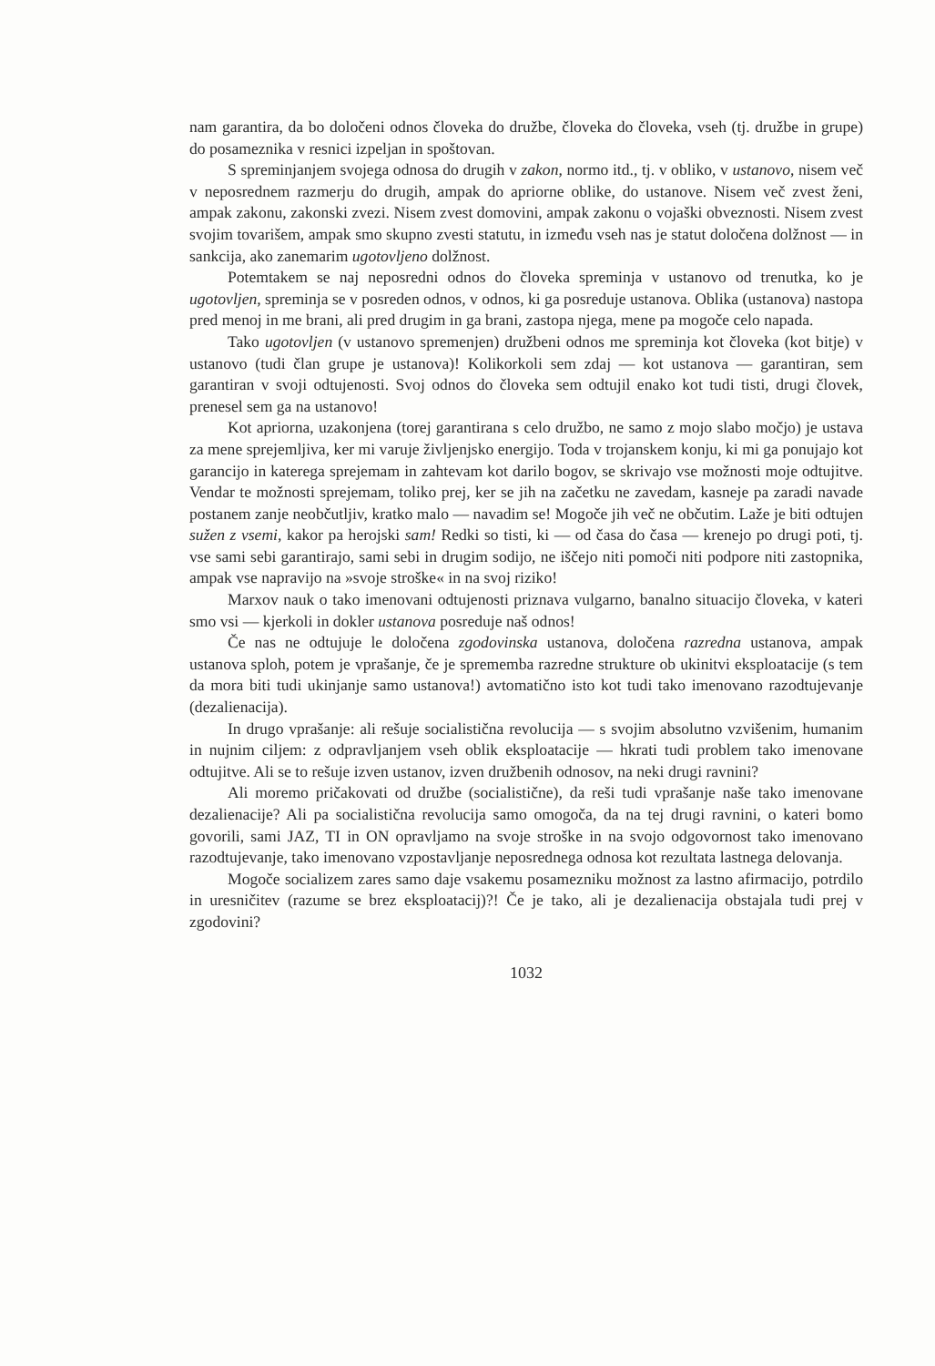nam garantira, da bo določeni odnos človeka do družbe, človeka do človeka, vseh (tj. družbe in grupe) do posameznika v resnici izpeljan in spoštovan.
S spreminjanjem svojega odnosa do drugih v zakon, normo itd., tj. v obliko, v ustanovo, nisem več v neposrednem razmerju do drugih, ampak do apriorne oblike, do ustanove. Nisem več zvest ženi, ampak zakonu, zakonski zvezi. Nisem zvest domovini, ampak zakonu o vojaški obveznosti. Nisem zvest svojim tovarišem, ampak smo skupno zvesti statutu, in između vseh nas je statut določena dolžnost — in sankcija, ako zanemarim ugotovljeno dolžnost.
Potemtakem se naj neposredni odnos do človeka spreminja v ustanovo od trenutka, ko je ugotovljen, spreminja se v posreden odnos, v odnos, ki ga posreduje ustanova. Oblika (ustanova) nastopa pred menoj in me brani, ali pred drugim in ga brani, zastopa njega, mene pa mogoče celo napada.
Tako ugotovljen (v ustanovo spremenjen) družbeni odnos me spreminja kot človeka (kot bitje) v ustanovo (tudi član grupe je ustanova)! Kolikorkoli sem zdaj — kot ustanova — garantiran, sem garantiran v svoji odtujenosti. Svoj odnos do človeka sem odtujil enako kot tudi tisti, drugi človek, prenesel sem ga na ustanovo!
Kot apriorna, uzakonjena (torej garantirana s celo družbo, ne samo z mojo slabo močjo) je ustava za mene sprejemljiva, ker mi varuje življenjsko energijo. Toda v trojanskem konju, ki mi ga ponujajo kot garancijo in katerega sprejemam in zahtevam kot darilo bogov, se skrivajo vse možnosti moje odtujitve. Vendar te možnosti sprejemam, toliko prej, ker se jih na začetku ne zavedam, kasneje pa zaradi navade postanem zanje neobčutljiv, kratko malo — navadim se! Mogoče jih več ne občutim. Laže je biti odtujen sužen z vsemi, kakor pa herojski sam! Redki so tisti, ki — od časa do časa — krenejo po drugi poti, tj. vse sami sebi garantirajo, sami sebi in drugim sodijo, ne iščejo niti pomoči niti podpore niti zastopnika, ampak vse napravijo na »svoje stroške« in na svoj riziko!
Marxov nauk o tako imenovani odtujenosti priznava vulgarno, banalno situacijo človeka, v kateri smo vsi — kjerkoli in dokler ustanova posreduje naš odnos!
Če nas ne odtujuje le določena zgodovinska ustanova, določena razredna ustanova, ampak ustanova sploh, potem je vprašanje, če je sprememba razredne strukture ob ukinitvi eksploatacije (s tem da mora biti tudi ukinjanje samo ustanova!) avtomatično isto kot tudi tako imenovano razodtujevanje (dezalienacija).
In drugo vprašanje: ali rešuje socialistična revolucija — s svojim absolutno vzvišenim, humanim in nujnim ciljem: z odpravljanjem vseh oblik eksploatacije — hkrati tudi problem tako imenovane odtujitve. Ali se to rešuje izven ustanov, izven družbenih odnosov, na neki drugi ravnini?
Ali moremo pričakovati od družbe (socialistične), da reši tudi vprašanje naše tako imenovane dezalienacije? Ali pa socialistična revolucija samo omogoča, da na tej drugi ravnini, o kateri bomo govorili, sami JAZ, TI in ON opravljamo na svoje stroške in na svojo odgovornost tako imenovano razodtujevanje, tako imenovano vzpostavljanje neposrednega odnosa kot rezultata lastnega delovanja.
Mogoče socializem zares samo daje vsakemu posamezniku možnost za lastno afirmacijo, potrdilo in uresničitev (razume se brez eksploatacij)?! Če je tako, ali je dezalienacija obstajala tudi prej v zgodovini?
1032